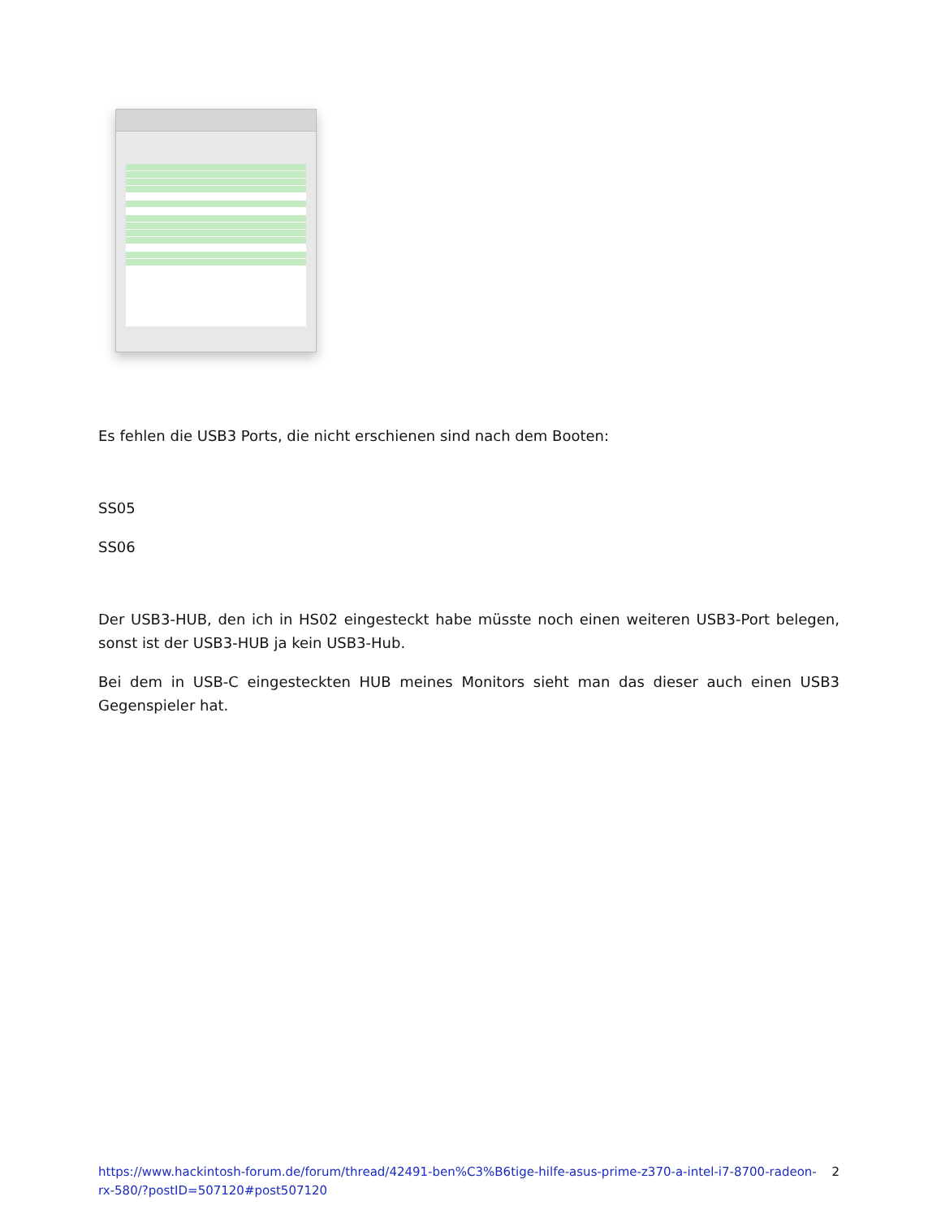Es fehlen die USB3 Ports, die nicht erschienen sind nach dem Booten:
SS05
SS06
Der USB3-HUB, den ich in HS02 eingesteckt habe müsste noch einen weiteren USB3-Port belegen, sonst ist der USB3-HUB ja kein USB3-Hub.
Bei dem in USB-C eingesteckten HUB meines Monitors sieht man das dieser auch einen USB3 Gegenspieler hat.
https://www.hackintosh-forum.de/forum/thread/42491-ben%C3%B6tige-hilfe-asus-prime-z370-a-intel-i7-8700-radeon-rx-580/?postID=507120#post507120 2